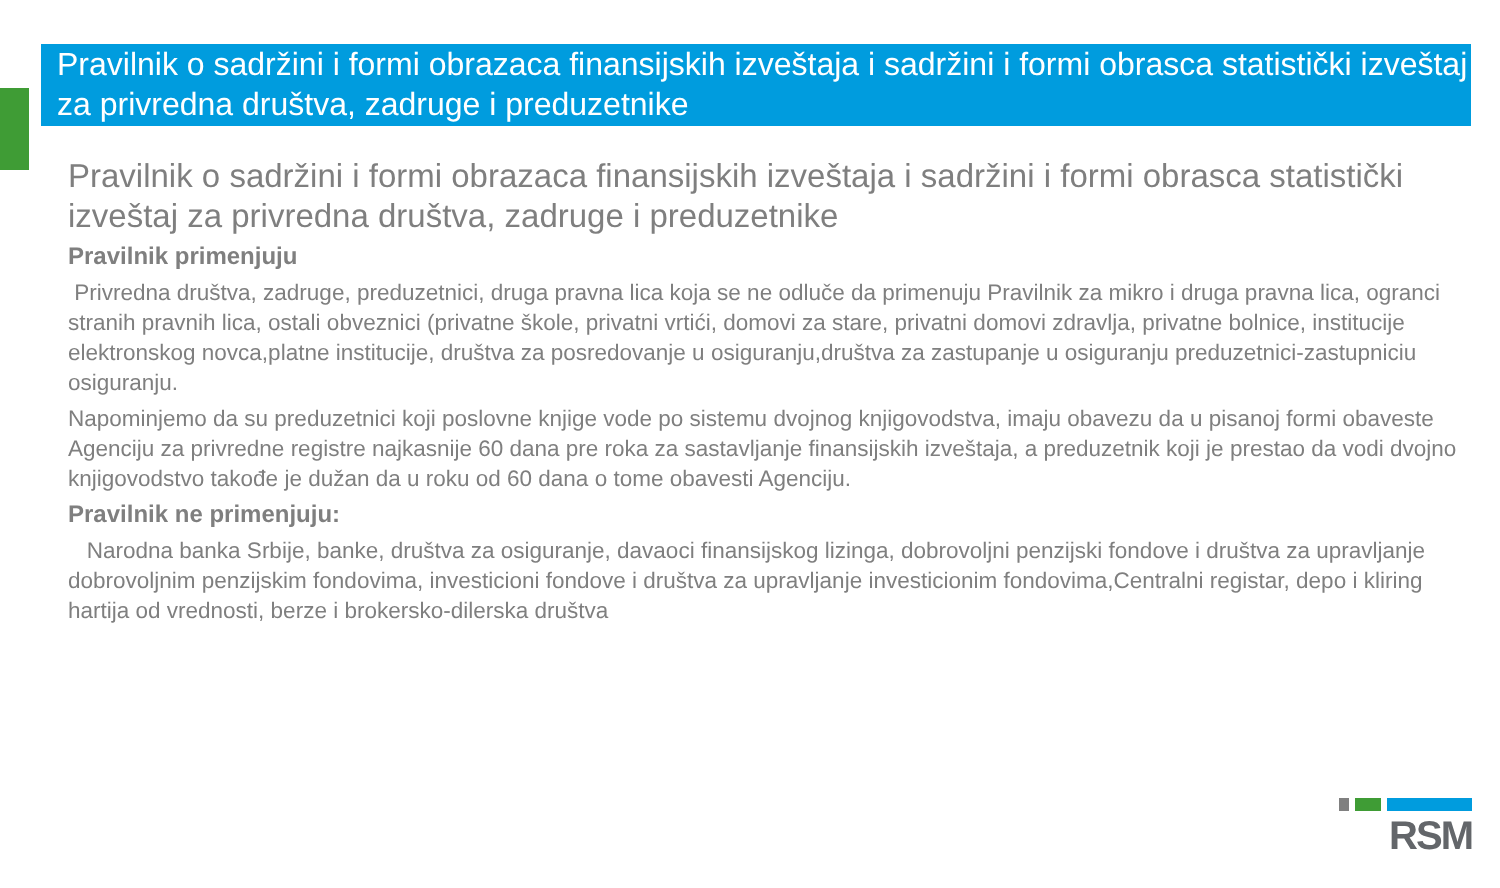Pravilnik o sadržini i formi obrazaca finansijskih izveštaja i sadržini i formi obrasca statistički izveštaj za privredna društva, zadruge i preduzetnike
Pravilnik o sadržini i formi obrazaca finansijskih izveštaja i sadržini i formi obrasca statistički izveštaj za privredna društva, zadruge i preduzetnike
Pravilnik primenjuju
Privredna društva, zadruge, preduzetnici, druga pravna lica koja se ne odluče da primenuju Pravilnik za mikro i druga pravna lica, ogranci stranih pravnih lica, ostali obveznici (privatne škole, privatni vrtići, domovi za stare, privatni domovi zdravlja, privatne bolnice, institucije elektronskog novca,platne institucije, društva za posredovanje u osiguranju,društva za zastupanje u osiguranju preduzetnici-zastupniciu osiguranju.
Napominjemo da su preduzetnici koji poslovne knjige vode po sistemu dvojnog knjigovodstva, imaju obavezu da u pisanoj formi obaveste Agenciju za privredne registre najkasnije 60 dana pre roka za sastavljanje finansijskih izveštaja, a preduzetnik koji je prestao da vodi dvojno knjigovodstvo takođe je dužan da u roku od 60 dana o tome obavesti Agenciju.
Pravilnik ne primenjuju:
Narodna banka Srbije, banke, društva za osiguranje, davaoci finansijskog lizinga, dobrovoljni penzijski fondove i društva za upravljanje dobrovoljnim penzijskim fondovima, investicioni fondove i društva za upravljanje investicionim fondovima,Centralni registar, depo i kliring hartija od vrednosti, berze i brokersko-dilerska društva
RSM